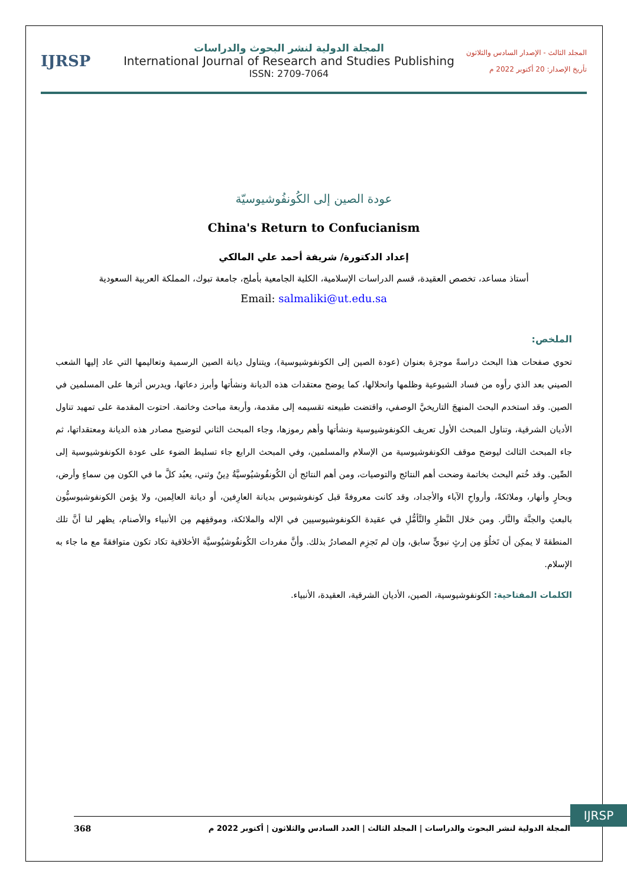IJRSP
المجلة الدولية لنشر البحوث والدراسات
International Journal of Research and Studies Publishing
ISSN: 2709-7064
المجلد الثالث - الإصدار السادس والثلاثون
تأريخ الإصدار: 20 أكتوبر 2022 م
عودة الصين إلى الكُونفُوشيوسيّة
China's Return to Confucianism
إعداد الدكتورة/ شريفة أحمد علي المالكي
أستاذ مساعد، تخصص العقيدة، قسم الدراسات الإسلامية، الكلية الجامعية بأملج، جامعة تبوك، المملكة العربية السعودية
Email: salmaliki@ut.edu.sa
الملخص:
تحوي صفحات هذا البحث دراسةً موجزة بعنوان (عودة الصين إلى الكونفوشيوسية)، ويتناول ديانة الصين الرسمية وتعاليمها التي عاد إليها الشعب الصيني بعد الذي رأوه من فساد الشيوعية وظلمها وانحلالها، كما يوضح معتقدات هذه الديانة ونشأتها وأبرز دعاتها، ويدرس أثرها على المسلمين في الصين. وقد استخدم البحث المنهجَ التاريخيَّ الوصفي، واقتضت طبيعته تقسيمه إلى مقدمة، وأربعة مباحث وخاتمة. احتوت المقدمة على تمهيد تناول الأديان الشرقية، وتناول المبحث الأول تعريف الكونفوشيوسية ونشأتها وأهم رموزها، وجاء المبحث الثاني لتوضيح مصادر هذه الديانة ومعتقداتها، ثم جاء المبحث الثالث ليوضح موقف الكونفوشيوسية من الإسلام والمسلمين، وفي المبحث الرابع جاء تسليط الضوء على عودة الكونفوشيوسية إلى الصِّين. وقد خُتم البحث بخاتمة وضحت أهم النتائج والتوصيات، ومن أهم النتائج أن الكُونفُوشيُوسيَّةُ دِينٌ وثني، يعبُد كلَّ ما في الكون مِن سماءٍ وأرض، وبحارٍ وأنهار، وملائكةً، وأرواحِ الآباء والأجداد، وقد كانت معروفةً قبل كونفوشيوس بديانة العارِفين، أو ديانة العالِمين، ولا يؤمن الكونفوشيوسيُّون بالبعثِ والجنَّة والنَّار. ومن خلال النَّظرِ والتَّأمُّلِ في عقيدة الكونفوشيوسيين في الإله والملائكة، وموقفِهم مِن الأنبياء والأصنام، يظهر لنا أنَّ تلك المنطقةَ لا يمكِن أن تَخلُوَ مِن إرثٍ نبويٍّ سابق، وإن لم تَجزِم المصادرُ بذلك. وأنَّ مفردات الكُونفُوشيُوسيَّة الأخلاقية تكاد تكون متوافقةً مع ما جاء به الإسلام.
الكلمات المفتاحية: الكونفوشيوسية، الصين، الأديان الشرقية، العقيدة، الأنبياء.
IJRSP
368 المجلة الدولية لنشر البحوث والدراسات | المجلد الثالث | العدد السادس والثلاثون | أكتوبر 2022 م